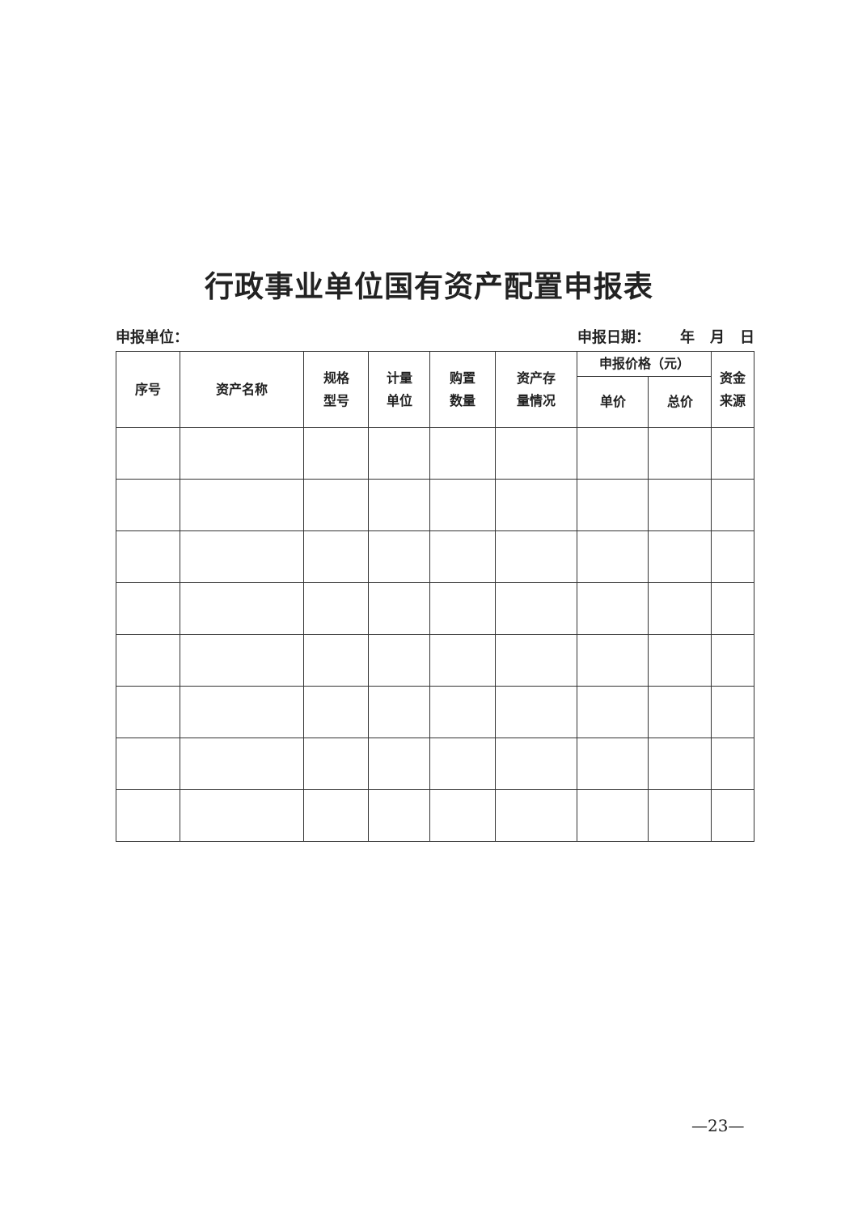行政事业单位国有资产配置申报表
申报单位： 申报日期： 年 月 日
| 序号 | 资产名称 | 规格 型号 | 计量 单位 | 购置 数量 | 资产存 量情况 | 申报价格（元） | | 资金 来源 |
| --- | --- | --- | --- | --- | --- | --- | --- | --- |
| | | | | | | 单价 | 总价 | |
—23—